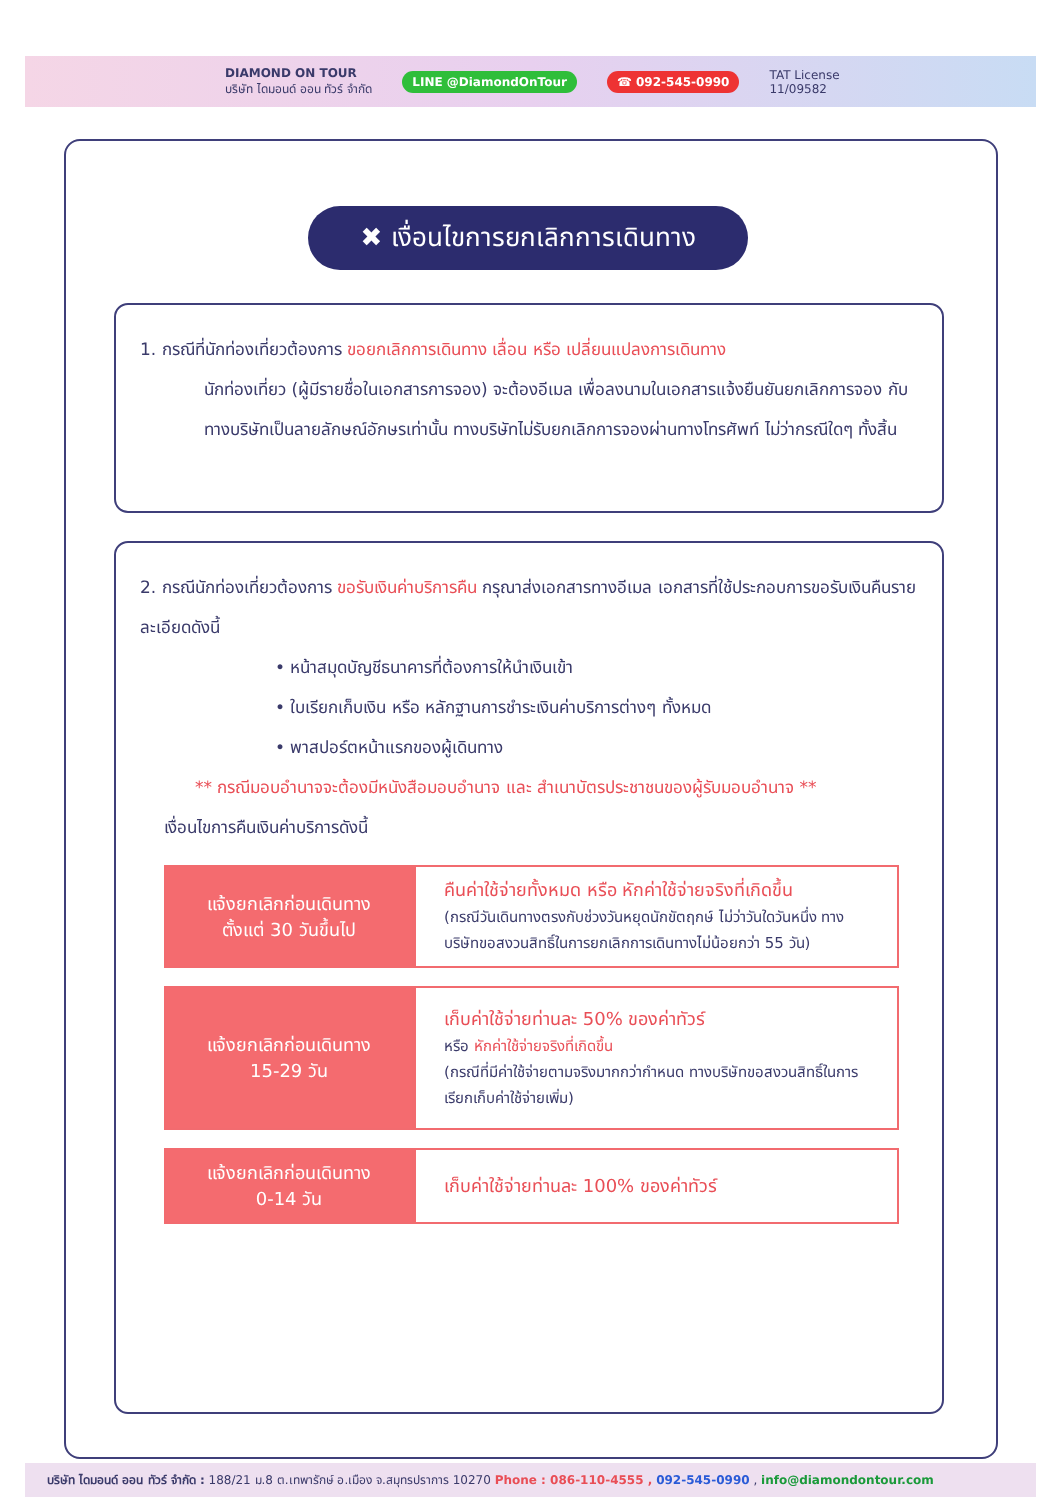DIAMOND ON TOUR
บริษัท ไดมอนด์ ออน ทัวร์ จำกัด
LINE @DiamondOnTour ☎ 092-545-0990
TAT License
11/09582
✖ เงื่อนไขการยกเลิกการเดินทาง
1. กรณีที่นักท่องเที่ยวต้องการ ขอยกเลิกการเดินทาง เลื่อน หรือ เปลี่ยนแปลงการเดินทาง
นักท่องเที่ยว (ผู้มีรายชื่อในเอกสารการจอง) จะต้องอีเมล เพื่อลงนามในเอกสารแจ้งยืนยันยกเลิกการจอง กับทางบริษัทเป็นลายลักษณ์อักษรเท่านั้น ทางบริษัทไม่รับยกเลิกการจองผ่านทางโทรศัพท์ ไม่ว่ากรณีใดๆ ทั้งสิ้น
2. กรณีนักท่องเที่ยวต้องการ ขอรับเงินค่าบริการคืน กรุณาส่งเอกสารทางอีเมล เอกสารที่ใช้ประกอบการขอรับเงินคืนรายละเอียดดังนี้
• หน้าสมุดบัญชีธนาคารที่ต้องการให้นำเงินเข้า
• ใบเรียกเก็บเงิน หรือ หลักฐานการชำระเงินค่าบริการต่างๆ ทั้งหมด
• พาสปอร์ตหน้าแรกของผู้เดินทาง
** กรณีมอบอำนาจจะต้องมีหนังสือมอบอำนาจ และ สำเนาบัตรประชาชนของผู้รับมอบอำนาจ **
เงื่อนไขการคืนเงินค่าบริการดังนี้
| แจ้งยกเลิกก่อนเดินทาง ตั้งแต่ 30 วันขึ้นไป | คืนค่าใช้จ่ายทั้งหมด หรือ หักค่าใช้จ่ายจริงที่เกิดขึ้น (กรณีวันเดินทางตรงกับช่วงวันหยุดนักขัตฤกษ์ ไม่ว่าวันใดวันหนึ่ง ทางบริษัทขอสงวนสิทธิ์ในการยกเลิกการเดินทางไม่น้อยกว่า 55 วัน) |
| แจ้งยกเลิกก่อนเดินทาง 15-29 วัน | เก็บค่าใช้จ่ายท่านละ 50% ของค่าทัวร์ หรือ หักค่าใช้จ่ายจริงที่เกิดขึ้น (กรณีที่มีค่าใช้จ่ายตามจริงมากกว่ากำหนด ทางบริษัทขอสงวนสิทธิ์ในการเรียกเก็บค่าใช้จ่ายเพิ่ม) |
| แจ้งยกเลิกก่อนเดินทาง 0-14 วัน | เก็บค่าใช้จ่ายท่านละ 100% ของค่าทัวร์ |
บริษัท ไดมอนด์ ออน ทัวร์ จำกัด : 188/21 ม.8 ต.เทพารักษ์ อ.เมือง จ.สมุทรปราการ 10270 Phone : 086-110-4555 , 092-545-0990 , info@diamondontour.com